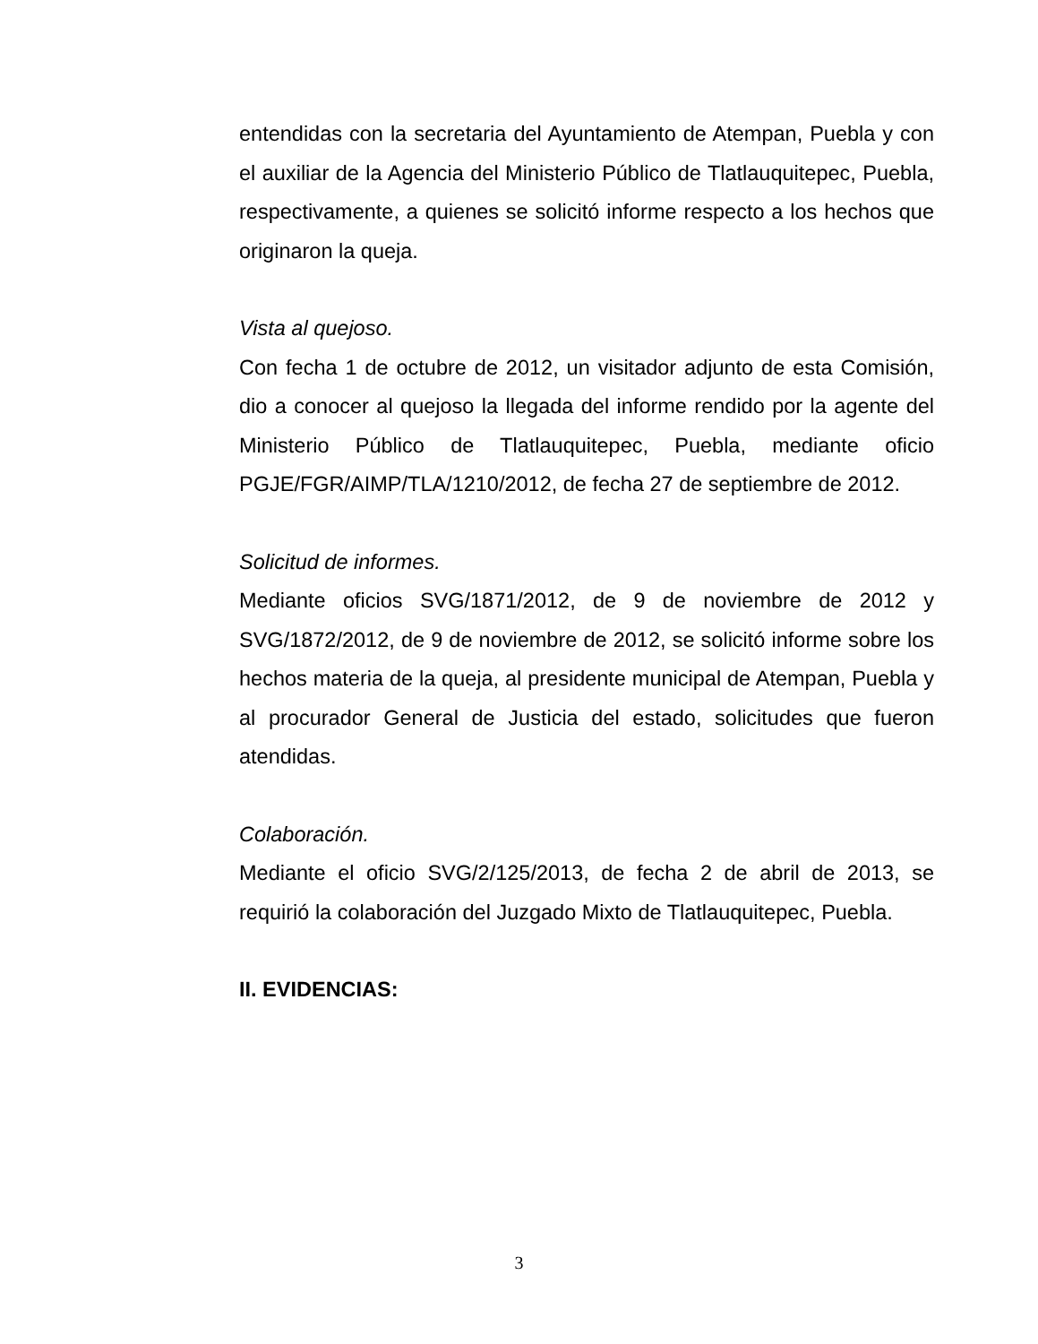entendidas con la secretaria del Ayuntamiento de Atempan, Puebla y con el auxiliar de la Agencia del Ministerio Público de Tlatlauquitepec, Puebla, respectivamente, a quienes se solicitó informe respecto a los hechos que originaron la queja.
Vista al quejoso.
Con fecha 1 de octubre de 2012, un visitador adjunto de esta Comisión, dio a conocer al quejoso la llegada del informe rendido por la agente del Ministerio Público de Tlatlauquitepec, Puebla, mediante oficio PGJE/FGR/AIMP/TLA/1210/2012, de fecha 27 de septiembre de 2012.
Solicitud de informes.
Mediante oficios SVG/1871/2012, de 9 de noviembre de 2012 y SVG/1872/2012, de 9 de noviembre de 2012, se solicitó informe sobre los hechos materia de la queja, al presidente municipal de Atempan, Puebla y al procurador General de Justicia del estado, solicitudes que fueron atendidas.
Colaboración.
Mediante el oficio SVG/2/125/2013, de fecha 2 de abril de 2013, se requirió la colaboración del Juzgado Mixto de Tlatlauquitepec, Puebla.
II. EVIDENCIAS:
3